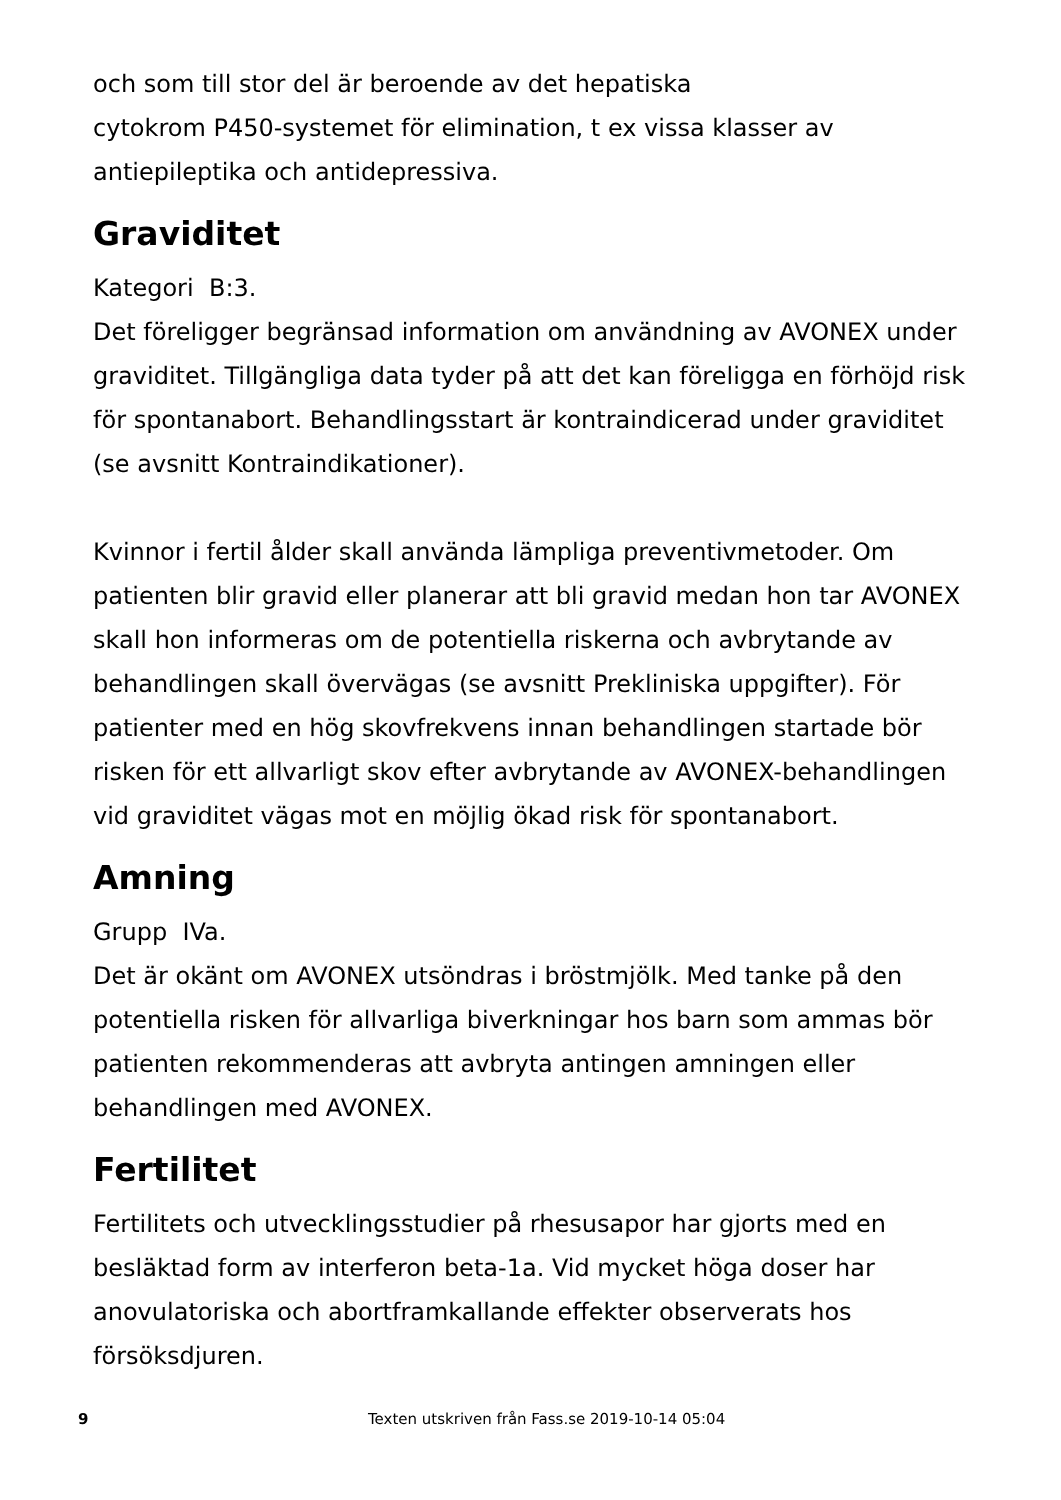och som till stor del är beroende av det hepatiska
cytokrom P450-systemet för elimination, t ex vissa klasser av antiepileptika och antidepressiva.
Graviditet
Kategori B:3.
Det föreligger begränsad information om användning av AVONEX under graviditet. Tillgängliga data tyder på att det kan föreligga en förhöjd risk för spontanabort. Behandlingsstart är kontraindicerad under graviditet (se avsnitt Kontraindikationer).
Kvinnor i fertil ålder skall använda lämpliga preventivmetoder. Om patienten blir gravid eller planerar att bli gravid medan hon tar AVONEX skall hon informeras om de potentiella riskerna och avbrytande av behandlingen skall övervägas (se avsnitt Prekliniska uppgifter). För patienter med en hög skovfrekvens innan behandlingen startade bör risken för ett allvarligt skov efter avbrytande av AVONEX-behandlingen vid graviditet vägas mot en möjlig ökad risk för spontanabort.
Amning
Grupp IVa.
Det är okänt om AVONEX utsöndras i bröstmjölk. Med tanke på den potentiella risken för allvarliga biverkningar hos barn som ammas bör patienten rekommenderas att avbryta antingen amningen eller behandlingen med AVONEX.
Fertilitet
Fertilitets och utvecklingsstudier på rhesusapor har gjorts med en besläktad form av interferon beta-1a. Vid mycket höga doser har anovulatoriska och abortframkallande effekter observerats hos försöksdjuren.
9 Texten utskriven från Fass.se 2019-10-14 05:04